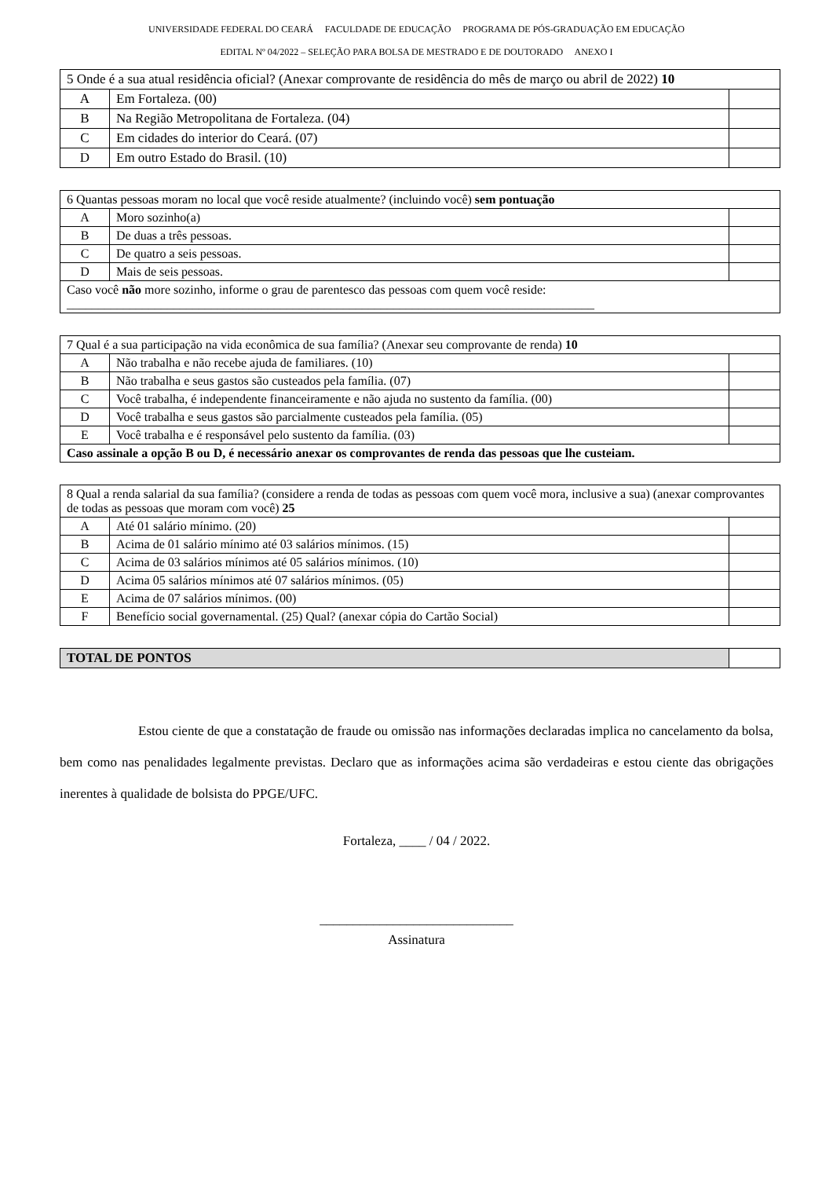UNIVERSIDADE FEDERAL DO CEARÁ FACULDADE DE EDUCAÇÃO PROGRAMA DE PÓS-GRADUAÇÃO EM EDUCAÇÃO
EDITAL Nº 04/2022 – SELEÇÃO PARA BOLSA DE MESTRADO E DE DOUTORADO ANEXO I
| 5 Onde é a sua atual residência oficial? (Anexar comprovante de residência do mês de março ou abril de 2022) 10 | | |
| A | Em Fortaleza. (00) | |
| B | Na Região Metropolitana de Fortaleza. (04) | |
| C | Em cidades do interior do Ceará. (07) | |
| D | Em outro Estado do Brasil. (10) | |
| 6 Quantas pessoas moram no local que você reside atualmente? (incluindo você) sem pontuação | | |
| A | Moro sozinho(a) | |
| B | De duas a três pessoas. | |
| C | De quatro a seis pessoas. | |
| D | Mais de seis pessoas. | |
| Caso você não more sozinho, informe o grau de parentesco das pessoas com quem você reside: ____________________________________________________________________________________ | | |
| 7 Qual é a sua participação na vida econômica de sua família? (Anexar seu comprovante de renda) 10 | | |
| A | Não trabalha e não recebe ajuda de familiares. (10) | |
| B | Não trabalha e seus gastos são custeados pela família. (07) | |
| C | Você trabalha, é independente financeiramente e não ajuda no sustento da família. (00) | |
| D | Você trabalha e seus gastos são parcialmente custeados pela família. (05) | |
| E | Você trabalha e é responsável pelo sustento da família. (03) | |
| Caso assinale a opção B ou D, é necessário anexar os comprovantes de renda das pessoas que lhe custeiam. | | |
| 8 Qual a renda salarial da sua família? (considere a renda de todas as pessoas com quem você mora, inclusive a sua) (anexar comprovantes de todas as pessoas que moram com você) 25 | | |
| A | Até 01 salário mínimo. (20) | |
| B | Acima de 01 salário mínimo até 03 salários mínimos. (15) | |
| C | Acima de 03 salários mínimos até 05 salários mínimos. (10) | |
| D | Acima 05 salários mínimos até 07 salários mínimos. (05) | |
| E | Acima de 07 salários mínimos. (00) | |
| F | Benefício social governamental. (25) Qual? (anexar cópia do Cartão Social) | |
| TOTAL DE PONTOS | |
Estou ciente de que a constatação de fraude ou omissão nas informações declaradas implica no cancelamento da bolsa, bem como nas penalidades legalmente previstas. Declaro que as informações acima são verdadeiras e estou ciente das obrigações inerentes à qualidade de bolsista do PPGE/UFC.
Fortaleza, ____ / 04 / 2022.
_____________________________
Assinatura